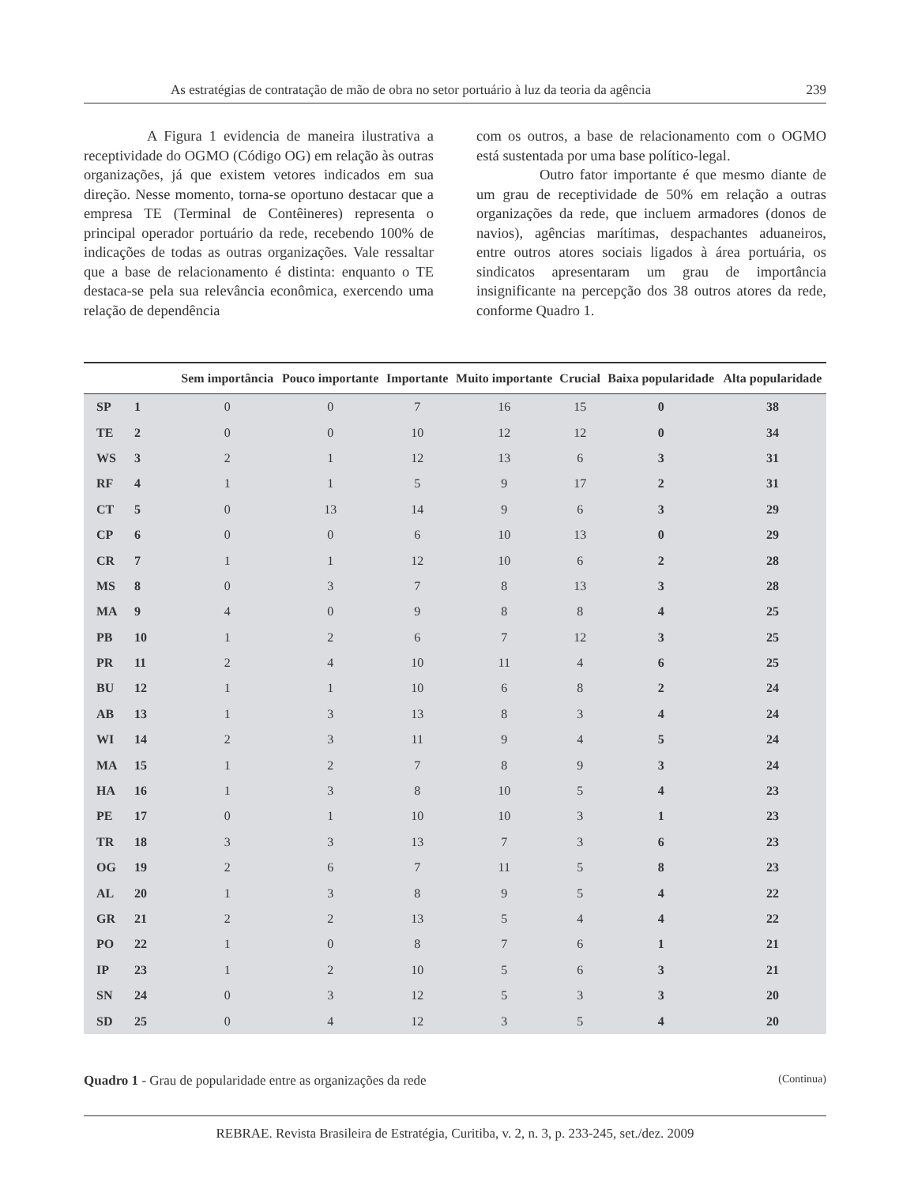As estratégias de contratação de mão de obra no setor portuário à luz da teoria da agência 239
A Figura 1 evidencia de maneira ilustrativa a receptividade do OGMO (Código OG) em relação às outras organizações, já que existem vetores indicados em sua direção. Nesse momento, torna-se oportuno destacar que a empresa TE (Terminal de Contêineres) representa o principal operador portuário da rede, recebendo 100% de indicações de todas as outras organizações. Vale ressaltar que a base de relacionamento é distinta: enquanto o TE destaca-se pela sua relevância econômica, exercendo uma relação de dependência
com os outros, a base de relacionamento com o OGMO está sustentada por uma base político-legal.
Outro fator importante é que mesmo diante de um grau de receptividade de 50% em relação a outras organizações da rede, que incluem armadores (donos de navios), agências marítimas, despachantes aduaneiros, entre outros atores sociais ligados à área portuária, os sindicatos apresentaram um grau de importância insignificante na percepção dos 38 outros atores da rede, conforme Quadro 1.
| | | Sem importância | Pouco importante | Importante | Muito importante | Crucial | Baixa popularidade | Alta popularidade |
| --- | --- | --- | --- | --- | --- | --- | --- | --- |
| SP | 1 | 0 | 0 | 7 | 16 | 15 | 0 | 38 |
| TE | 2 | 0 | 0 | 10 | 12 | 12 | 0 | 34 |
| WS | 3 | 2 | 1 | 12 | 13 | 6 | 3 | 31 |
| RF | 4 | 1 | 1 | 5 | 9 | 17 | 2 | 31 |
| CT | 5 | 0 | 13 | 14 | 9 | 6 | 3 | 29 |
| CP | 6 | 0 | 0 | 6 | 10 | 13 | 0 | 29 |
| CR | 7 | 1 | 1 | 12 | 10 | 6 | 2 | 28 |
| MS | 8 | 0 | 3 | 7 | 8 | 13 | 3 | 28 |
| MA | 9 | 4 | 0 | 9 | 8 | 8 | 4 | 25 |
| PB | 10 | 1 | 2 | 6 | 7 | 12 | 3 | 25 |
| PR | 11 | 2 | 4 | 10 | 11 | 4 | 6 | 25 |
| BU | 12 | 1 | 1 | 10 | 6 | 8 | 2 | 24 |
| AB | 13 | 1 | 3 | 13 | 8 | 3 | 4 | 24 |
| WI | 14 | 2 | 3 | 11 | 9 | 4 | 5 | 24 |
| MA | 15 | 1 | 2 | 7 | 8 | 9 | 3 | 24 |
| HA | 16 | 1 | 3 | 8 | 10 | 5 | 4 | 23 |
| PE | 17 | 0 | 1 | 10 | 10 | 3 | 1 | 23 |
| TR | 18 | 3 | 3 | 13 | 7 | 3 | 6 | 23 |
| OG | 19 | 2 | 6 | 7 | 11 | 5 | 8 | 23 |
| AL | 20 | 1 | 3 | 8 | 9 | 5 | 4 | 22 |
| GR | 21 | 2 | 2 | 13 | 5 | 4 | 4 | 22 |
| PO | 22 | 1 | 0 | 8 | 7 | 6 | 1 | 21 |
| IP | 23 | 1 | 2 | 10 | 5 | 6 | 3 | 21 |
| SN | 24 | 0 | 3 | 12 | 5 | 3 | 3 | 20 |
| SD | 25 | 0 | 4 | 12 | 3 | 5 | 4 | 20 |
Quadro 1 - Grau de popularidade entre as organizações da rede (Continua)
REBRAE. Revista Brasileira de Estratégia, Curitiba, v. 2, n. 3, p. 233-245, set./dez. 2009